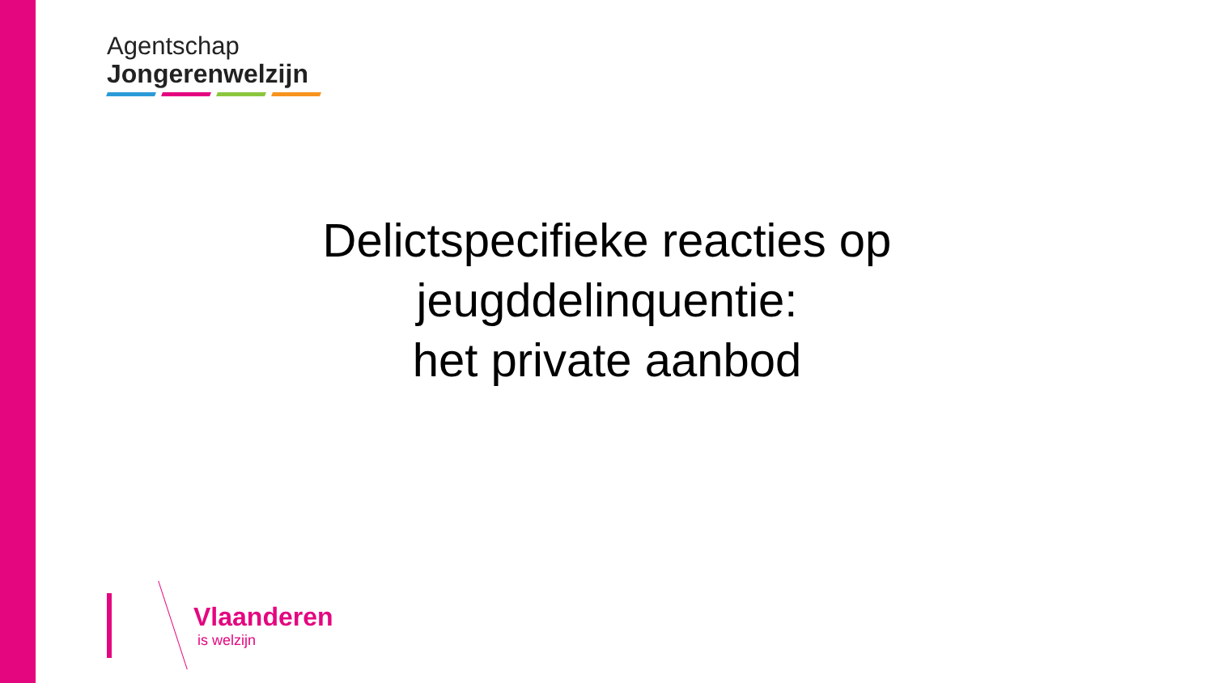Agentschap
Jongerenwelzijn
Delictspecifieke reacties op jeugddelinquentie:
het private aanbod
Vlaanderen
is welzijn